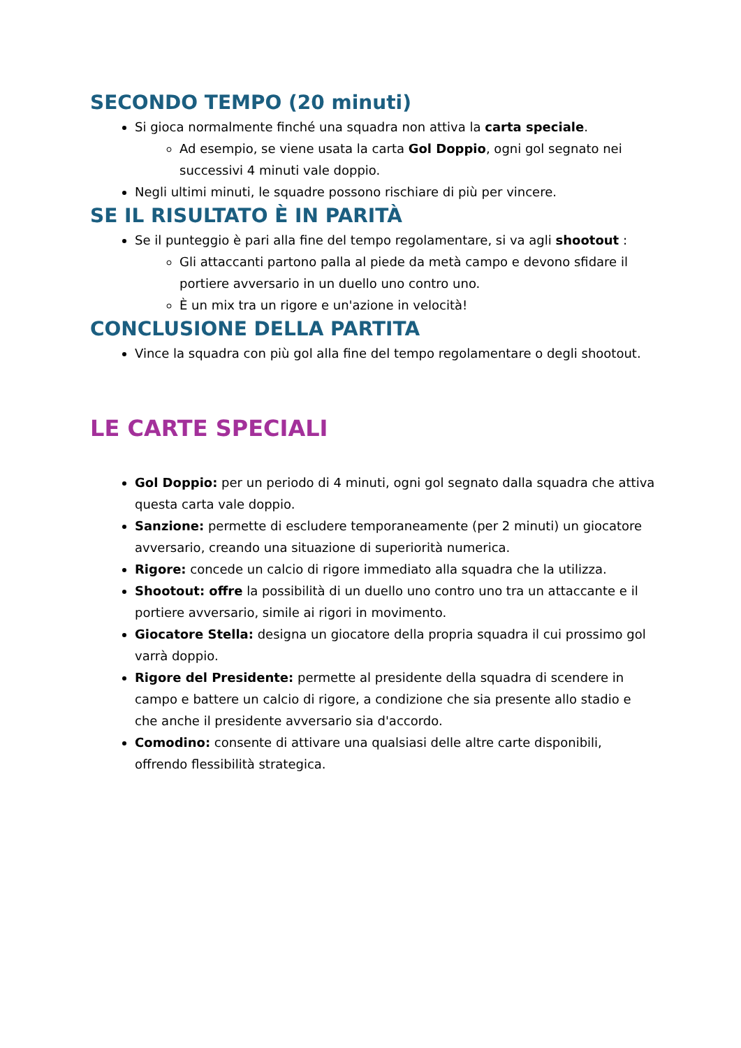SECONDO TEMPO (20 minuti)
Si gioca normalmente finché una squadra non attiva la carta speciale.
Ad esempio, se viene usata la carta Gol Doppio, ogni gol segnato nei successivi 4 minuti vale doppio.
Negli ultimi minuti, le squadre possono rischiare di più per vincere.
SE IL RISULTATO È IN PARITÀ
Se il punteggio è pari alla fine del tempo regolamentare, si va agli shootout :
Gli attaccanti partono palla al piede da metà campo e devono sfidare il portiere avversario in un duello uno contro uno.
È un mix tra un rigore e un'azione in velocità!
CONCLUSIONE DELLA PARTITA
Vince la squadra con più gol alla fine del tempo regolamentare o degli shootout.
LE CARTE SPECIALI
Gol Doppio: per un periodo di 4 minuti, ogni gol segnato dalla squadra che attiva questa carta vale doppio.
Sanzione: permette di escludere temporaneamente (per 2 minuti) un giocatore avversario, creando una situazione di superiorità numerica.
Rigore: concede un calcio di rigore immediato alla squadra che la utilizza.
Shootout: offre la possibilità di un duello uno contro uno tra un attaccante e il portiere avversario, simile ai rigori in movimento.
Giocatore Stella: designa un giocatore della propria squadra il cui prossimo gol varrà doppio.
Rigore del Presidente: permette al presidente della squadra di scendere in campo e battere un calcio di rigore, a condizione che sia presente allo stadio e che anche il presidente avversario sia d'accordo.
Comodino: consente di attivare una qualsiasi delle altre carte disponibili, offrendo flessibilità strategica.